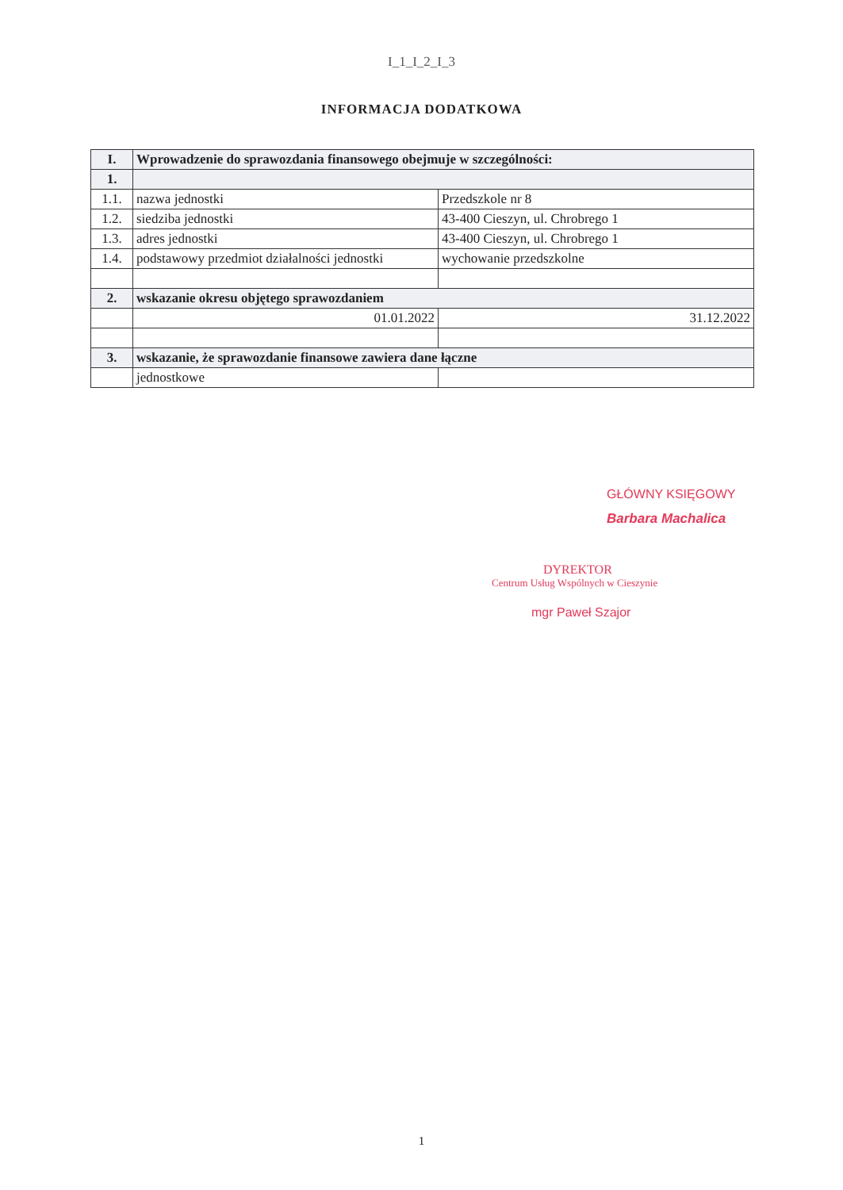I_1_I_2_I_3
INFORMACJA DODATKOWA
| I. | Wprowadzenie do sprawozdania finansowego obejmuje w szczególności: | |
| 1. | | |
| 1.1. | nazwa jednostki | Przedszkole nr 8 |
| 1.2. | siedziba jednostki | 43-400 Cieszyn, ul. Chrobrego 1 |
| 1.3. | adres jednostki | 43-400 Cieszyn, ul. Chrobrego 1 |
| 1.4. | podstawowy przedmiot działalności jednostki | wychowanie przedszkolne |
| 2. | wskazanie okresu objętego sprawozdaniem | |
| | 01.01.2022 | 31.12.2022 |
| 3. | wskazanie, że sprawozdanie finansowe zawiera dane łączne | |
| | jednostkowe | |
GŁÓWNY KSIĘGOWY
Barbara Machalica
DYREKTOR
Centrum Usług Wspólnych w Cieszynie
mgr Paweł Szajor
1